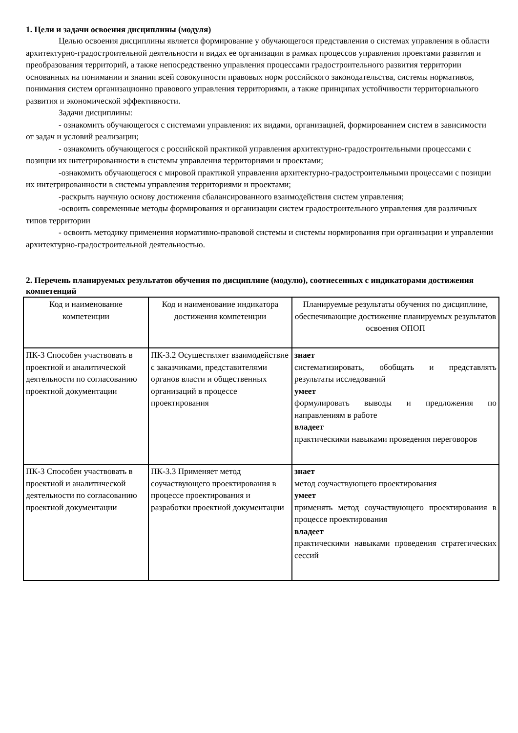1. Цели и задачи освоения дисциплины (модуля)
Целью освоения дисциплины является формирование у обучающегося представления о системах управления в области архитектурно-градостроительной деятельности и видах ее организации в рамках процессов управления проектами развития и преобразования территорий, а также непосредственно управления процессами градостроительного развития территории основанных на понимании и знании всей совокупности правовых норм российского законодательства, системы нормативов, понимания систем организационно правового управления территориями, а также принципах устойчивости территориального развития и экономической эффективности.
Задачи дисциплины:
- ознакомить обучающегося с системами управления: их видами, организацией, формированием систем в зависимости от задач и условий реализации;
- ознакомить обучающегося с российской практикой управления архитектурно-градостроительными процессами с позиции их интегрированности в системы управления территориями и проектами;
-ознакомить обучающегося с мировой практикой управления архитектурно-градостроительными процессами с позиции их интегрированности в системы управления территориями и проектами;
-раскрыть научную основу достижения сбалансированного взаимодействия систем управления;
-освоить современные методы формирования и организации систем градостроительного управления для различных типов территории
- освоить методику применения нормативно-правовой системы и системы нормирования при организации и управлении архитектурно-градостроительной деятельностью.
2. Перечень планируемых результатов обучения по дисциплине (модулю), соотнесенных с индикаторами достижения компетенций
| Код и наименование компетенции | Код и наименование индикатора достижения компетенции | Планируемые результаты обучения по дисциплине, обеспечивающие достижение планируемых результатов освоения ОПОП |
| --- | --- | --- |
| ПК-3 Способен участвовать в проектной и аналитической деятельности по согласованию проектной документации | ПК-3.2 Осуществляет взаимодействие с заказчиками, представителями органов власти и общественных организаций в процессе проектирования | знает систематизировать, обобщать и представлять результаты исследований умеет формулировать выводы и предложения по направлениям в работе владеет практическими навыками проведения переговоров |
| ПК-3 Способен участвовать в проектной и аналитической деятельности по согласованию проектной документации | ПК-3.3 Применяет метод соучаствующего проектирования в процессе проектирования и разработки проектной документации | знает метод соучаствующего проектирования умеет применять метод соучаствующего проектирования в процессе проектирования владеет практическими навыками проведения стратегических сессий |